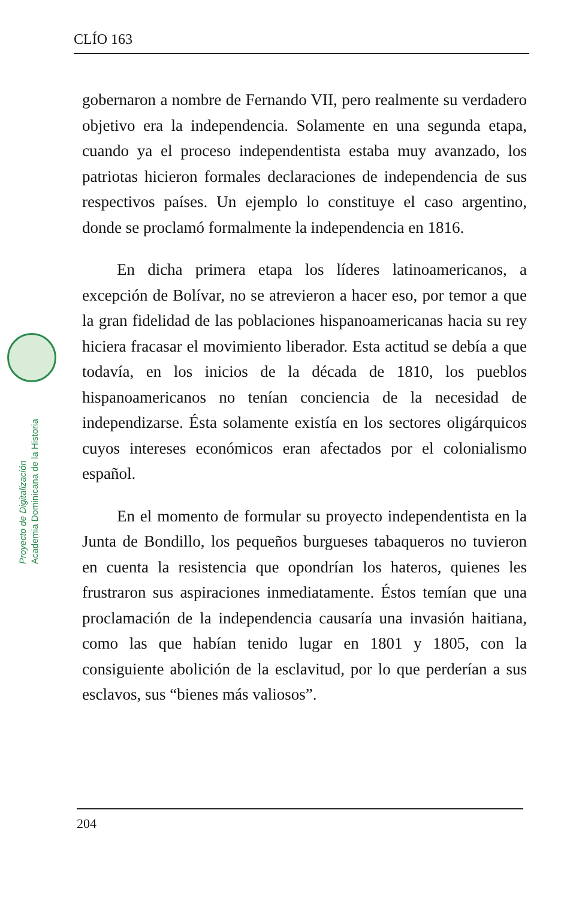CLÍO 163
Proyecto de Digitalización
Academia Dominicana de la Historia
gobernaron a nombre de Fernando VII, pero realmente su verdadero objetivo era la independencia. Solamente en una segunda etapa, cuando ya el proceso independentista estaba muy avanzado, los patriotas hicieron formales declaraciones de independencia de sus respectivos países. Un ejemplo lo constituye el caso argentino, donde se proclamó formalmente la independencia en 1816.
En dicha primera etapa los líderes latinoamericanos, a excepción de Bolívar, no se atrevieron a hacer eso, por temor a que la gran fidelidad de las poblaciones hispanoamericanas hacia su rey hiciera fracasar el movimiento liberador. Esta actitud se debía a que todavía, en los inicios de la década de 1810, los pueblos hispanoamericanos no tenían conciencia de la necesidad de independizarse. Ésta solamente existía en los sectores oligárquicos cuyos intereses económicos eran afectados por el colonialismo español.
En el momento de formular su proyecto independentista en la Junta de Bondillo, los pequeños burgueses tabaqueros no tuvieron en cuenta la resistencia que opondrían los hateros, quienes les frustraron sus aspiraciones inmediatamente. Éstos temían que una proclamación de la independencia causaría una invasión haitiana, como las que habían tenido lugar en 1801 y 1805, con la consiguiente abolición de la esclavitud, por lo que perderían a sus esclavos, sus “bienes más valiosos”.
204